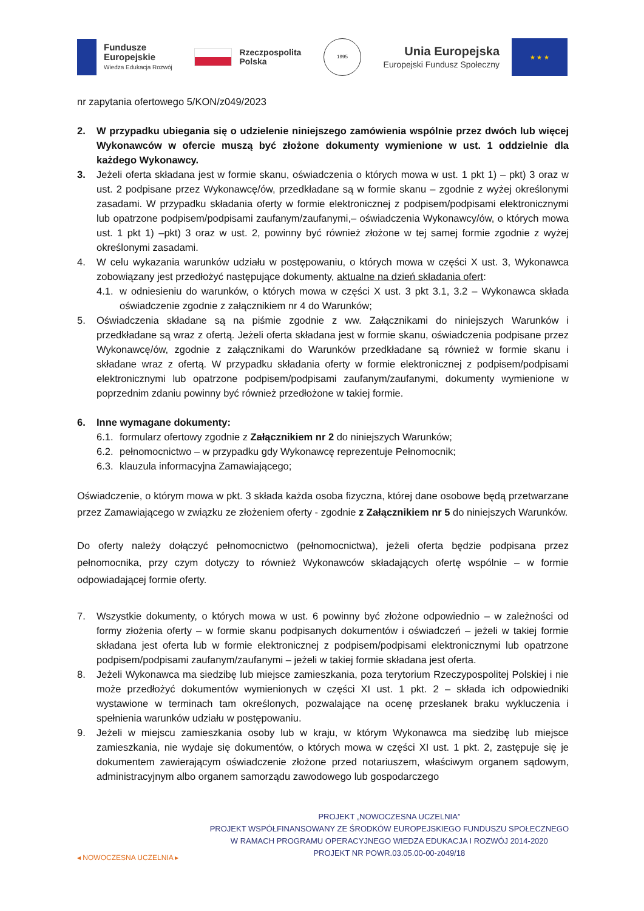Fundusze
Europejskie
Wiedza Edukacja Rozwój
Rzeczpospolita
Polska
1995
Unia Europejska
Europejski Fundusz Społeczny
★ ★ ★
nr zapytania ofertowego 5/KON/z049/2023
2. W przypadku ubiegania się o udzielenie niniejszego zamówienia wspólnie przez dwóch lub więcej Wykonawców w ofercie muszą być złożone dokumenty wymienione w ust. 1 oddzielnie dla każdego Wykonawcy.
3. Jeżeli oferta składana jest w formie skanu, oświadczenia o których mowa w ust. 1 pkt 1) – pkt) 3 oraz w ust. 2 podpisane przez Wykonawcę/ów, przedkładane są w formie skanu – zgodnie z wyżej określonymi zasadami. W przypadku składania oferty w formie elektronicznej z podpisem/podpisami elektronicznymi lub opatrzone podpisem/podpisami zaufanym/zaufanymi,– oświadczenia Wykonawcy/ów, o których mowa ust. 1 pkt 1) –pkt) 3 oraz w ust. 2, powinny być również złożone w tej samej formie zgodnie z wyżej określonymi zasadami.
4. W celu wykazania warunków udziału w postępowaniu, o których mowa w części X ust. 3, Wykonawca zobowiązany jest przedłożyć następujące dokumenty, aktualne na dzień składania ofert:
4.1.
w odniesieniu do warunków, o których mowa w części X ust. 3 pkt 3.1, 3.2 – Wykonawca składa oświadczenie zgodnie z załącznikiem nr 4 do Warunków;
5. Oświadczenia składane są na piśmie zgodnie z ww. Załącznikami do niniejszych Warunków i przedkładane są wraz z ofertą. Jeżeli oferta składana jest w formie skanu, oświadczenia podpisane przez Wykonawcę/ów, zgodnie z załącznikami do Warunków przedkładane są również w formie skanu i składane wraz z ofertą. W przypadku składania oferty w formie elektronicznej z podpisem/podpisami elektronicznymi lub opatrzone podpisem/podpisami zaufanym/zaufanymi, dokumenty wymienione w poprzednim zdaniu powinny być również przedłożone w takiej formie.
6. Inne wymagane dokumenty:
6.1.
formularz ofertowy zgodnie z Załącznikiem nr 2 do niniejszych Warunków;
6.2.
pełnomocnictwo – w przypadku gdy Wykonawcę reprezentuje Pełnomocnik;
6.3.
klauzula informacyjna Zamawiającego;
Oświadczenie, o którym mowa w pkt. 3 składa każda osoba fizyczna, której dane osobowe będą przetwarzane przez Zamawiającego w związku ze złożeniem oferty - zgodnie z Załącznikiem nr 5 do niniejszych Warunków.
Do oferty należy dołączyć pełnomocnictwo (pełnomocnictwa), jeżeli oferta będzie podpisana przez pełnomocnika, przy czym dotyczy to również Wykonawców składających ofertę wspólnie – w formie odpowiadającej formie oferty.
7. Wszystkie dokumenty, o których mowa w ust. 6 powinny być złożone odpowiednio – w zależności od formy złożenia oferty – w formie skanu podpisanych dokumentów i oświadczeń – jeżeli w takiej formie składana jest oferta lub w formie elektronicznej z podpisem/podpisami elektronicznymi lub opatrzone podpisem/podpisami zaufanym/zaufanymi – jeżeli w takiej formie składana jest oferta.
8. Jeżeli Wykonawca ma siedzibę lub miejsce zamieszkania, poza terytorium Rzeczypospolitej Polskiej i nie może przedłożyć dokumentów wymienionych w części XI ust. 1 pkt. 2 – składa ich odpowiedniki wystawione w terminach tam określonych, pozwalające na ocenę przesłanek braku wykluczenia i spełnienia warunków udziału w postępowaniu.
9. Jeżeli w miejscu zamieszkania osoby lub w kraju, w którym Wykonawca ma siedzibę lub miejsce zamieszkania, nie wydaje się dokumentów, o których mowa w części XI ust. 1 pkt. 2, zastępuje się je dokumentem zawierającym oświadczenie złożone przed notariuszem, właściwym organem sądowym, administracyjnym albo organem samorządu zawodowego lub gospodarczego
◂ NOWOCZESNA UCZELNIA ▸
PROJEKT „NOWOCZESNA UCZELNIA”
PROJEKT WSPÓŁFINANSOWANY ZE ŚRODKÓW EUROPEJSKIEGO FUNDUSZU SPOŁECZNEGO
W RAMACH PROGRAMU OPERACYJNEGO WIEDZA EDUKACJA I ROZWÓJ 2014-2020
PROJEKT NR POWR.03.05.00-00-z049/18